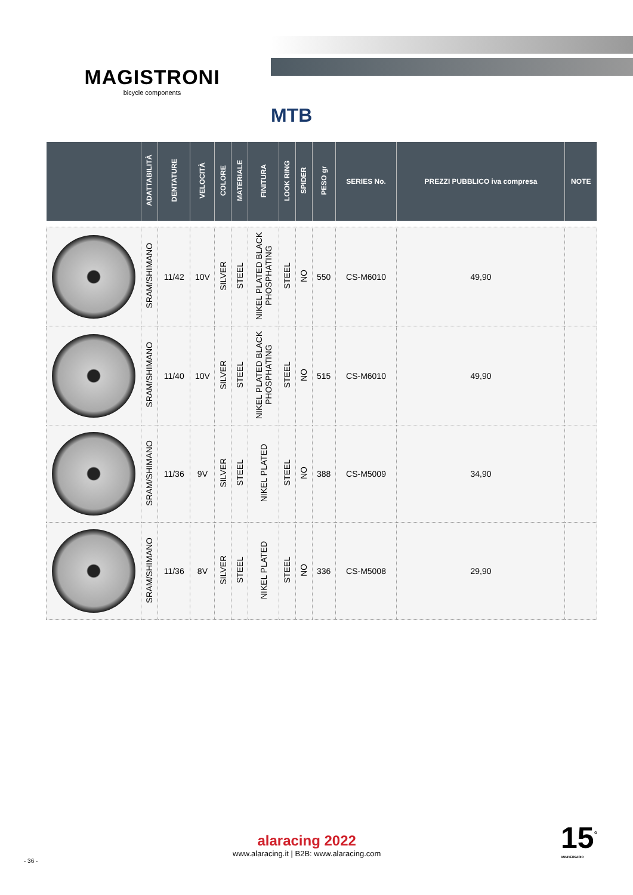MAGISTRONI
bicycle components
MTB
| | ADATTABILITÀ | DENTATURE | VELOCITÀ | COLORE | MATERIALE | FINITURA | LOOK RING | SPIDER | PESO gr | SERIES No. | PREZZI PUBBLICO iva compresa | NOTE |
| --- | --- | --- | --- | --- | --- | --- | --- | --- | --- | --- | --- | --- |
| | SRAM/SHIMANO | 11/42 | 10V | SILVER | STEEL | NIKEL PLATED BLACK PHOSPHATING | STEEL | NO | 550 | CS-M6010 | 49,90 | |
| | SRAM/SHIMANO | 11/40 | 10V | SILVER | STEEL | NIKEL PLATED BLACK PHOSPHATING | STEEL | NO | 515 | CS-M6010 | 49,90 | |
| | SRAM/SHIMANO | 11/36 | 9V | SILVER | STEEL | NIKEL PLATED | STEEL | NO | 388 | CS-M5009 | 34,90 | |
| | SRAM/SHIMANO | 11/36 | 8V | SILVER | STEEL | NIKEL PLATED | STEEL | NO | 336 | CS-M5008 | 29,90 | |
alaracing 2022
www.alaracing.it | B2B: www.alaracing.com
- 36 -
15<sup>°</sup>
ANNIVERSARIO